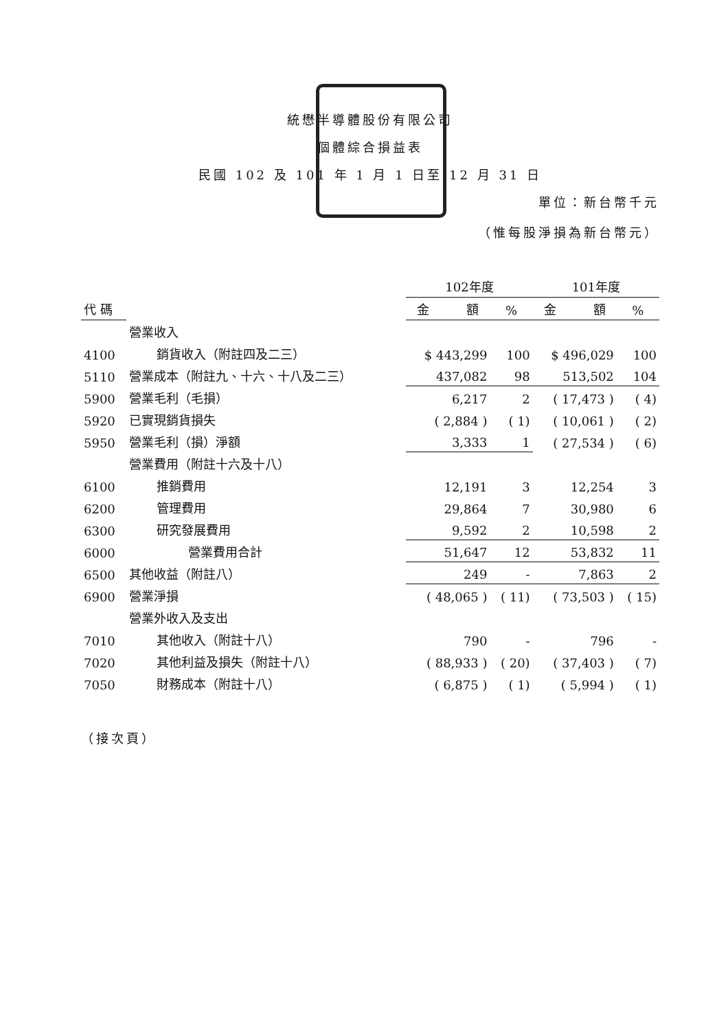統懋半導體股份有限公司
個體綜合損益表
民國 102 及 101 年 1 月 1 日至 12 月 31 日
單位：新台幣千元
（惟每股淨損為新台幣元）
| | | 102年度 | | 101年度 | |
| --- | --- | --- | --- | --- | --- |
| 代 碼 | | 金 額 | % | 金 額 | % |
| | 營業收入 | | | | |
| 4100 | 銷貨收入（附註四及二三） | $ 443,299 | 100 | $ 496,029 | 100 |
| 5110 | 營業成本（附註九、十六、十八及二三） | 437,082 | 98 | 513,502 | 104 |
| 5900 | 營業毛利（毛損） | 6,217 | 2 | ( 17,473 ) | ( 4) |
| 5920 | 已實現銷貨損失 | ( 2,884 ) | ( 1) | ( 10,061 ) | ( 2) |
| 5950 | 營業毛利（損）淨額 | 3,333 | 1 | ( 27,534 ) | ( 6) |
| | 營業費用（附註十六及十八） | | | | |
| 6100 | 推銷費用 | 12,191 | 3 | 12,254 | 3 |
| 6200 | 管理費用 | 29,864 | 7 | 30,980 | 6 |
| 6300 | 研究發展費用 | 9,592 | 2 | 10,598 | 2 |
| 6000 | 營業費用合計 | 51,647 | 12 | 53,832 | 11 |
| 6500 | 其他收益（附註八） | 249 | - | 7,863 | 2 |
| 6900 | 營業淨損 | ( 48,065 ) | ( 11) | ( 73,503 ) | ( 15) |
| | 營業外收入及支出 | | | | |
| 7010 | 其他收入（附註十八） | 790 | - | 796 | - |
| 7020 | 其他利益及損失（附註十八） | ( 88,933 ) | ( 20) | ( 37,403 ) | ( 7) |
| 7050 | 財務成本（附註十八） | ( 6,875 ) | ( 1) | ( 5,994 ) | ( 1) |
（接次頁）